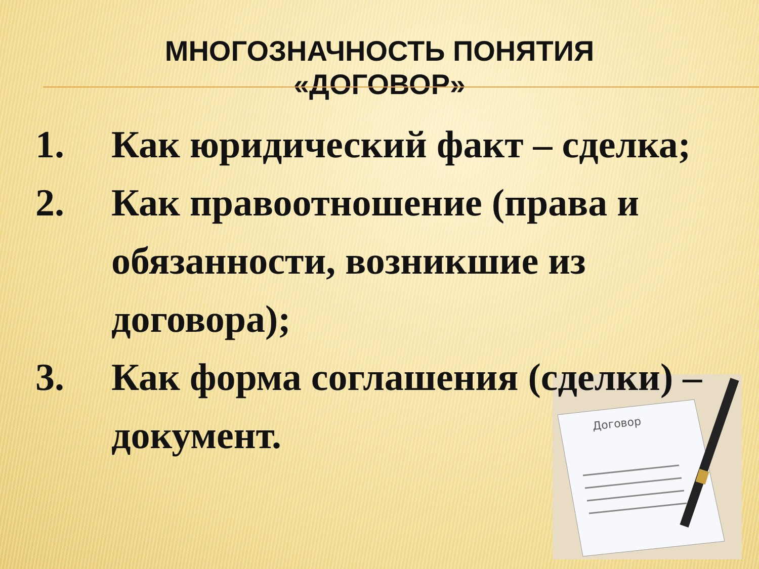МНОГОЗНАЧНОСТЬ ПОНЯТИЯ
«ДОГОВОР»
Договор
1. Как юридический факт – сделка;
2. Как правоотношение (права и обязанности, возникшие из договора);
3. Как форма соглашения (сделки) – документ.